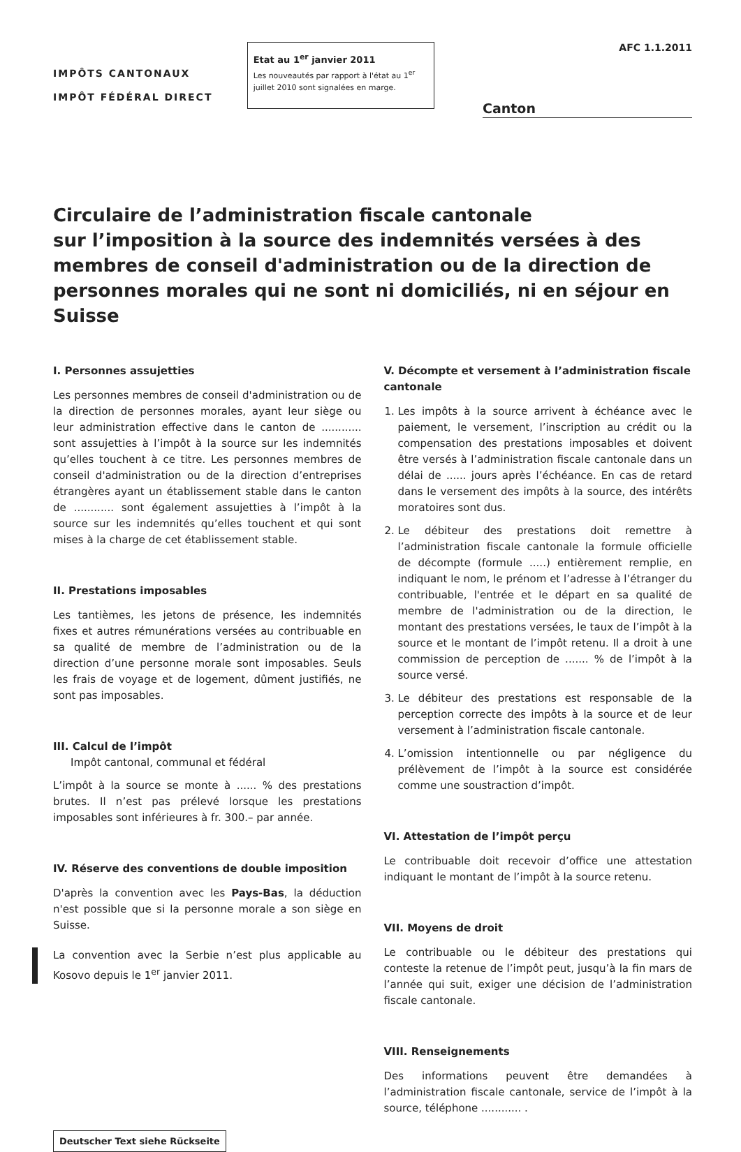IMPÔTS CANTONAUX
IMPÔT FÉDÉRAL DIRECT
Etat au 1<sup>er</sup> janvier 2011
Les nouveautés par rapport à l'état au 1<sup>er</sup> juillet 2010 sont signalées en marge.
AFC 1.1.2011
Canton
Circulaire de l’administration fiscale cantonale
sur l’imposition à la source des indemnités versées à des membres de conseil d'administration ou de la direction de personnes morales qui ne sont ni domiciliés, ni en séjour en Suisse
I. Personnes assujetties
Les personnes membres de conseil d'administration ou de la direction de personnes morales, ayant leur siège ou leur administration effective dans le canton de ............ sont assujetties à l’impôt à la source sur les indemnités qu’elles touchent à ce titre. Les personnes membres de conseil d'administration ou de la direction d’entreprises étrangères ayant un établissement stable dans le canton de ............ sont également assujetties à l’impôt à la source sur les indemnités qu’elles touchent et qui sont mises à la charge de cet établissement stable.
II. Prestations imposables
Les tantièmes, les jetons de présence, les indemnités fixes et autres rémunérations versées au contribuable en sa qualité de membre de l’administration ou de la direction d’une personne morale sont imposables. Seuls les frais de voyage et de logement, dûment justifiés, ne sont pas imposables.
III. Calcul de l’impôt
Impôt cantonal, communal et fédéral
L’impôt à la source se monte à ...... % des prestations brutes. Il n’est pas prélevé lorsque les prestations imposables sont inférieures à fr. 300.– par année.
IV. Réserve des conventions de double imposition
D'après la convention avec les Pays-Bas, la déduction n'est possible que si la personne morale a son siège en Suisse.
La convention avec la Serbie n’est plus applicable au Kosovo depuis le 1<sup>er</sup> janvier 2011.
Deutscher Text siehe Rückseite
V. Décompte et versement à l’administration fiscale cantonale
1. Les impôts à la source arrivent à échéance avec le paiement, le versement, l’inscription au crédit ou la compensation des prestations imposables et doivent être versés à l’administration fiscale cantonale dans un délai de ...... jours après l’échéance. En cas de retard dans le versement des impôts à la source, des intérêts moratoires sont dus.
2. Le débiteur des prestations doit remettre à l’administration fiscale cantonale la formule officielle de décompte (formule .....) entièrement remplie, en indiquant le nom, le prénom et l’adresse à l’étranger du contribuable, l'entrée et le départ en sa qualité de membre de l'administration ou de la direction, le montant des prestations versées, le taux de l’impôt à la source et le montant de l’impôt retenu. Il a droit à une commission de perception de ....... % de l’impôt à la source versé.
3. Le débiteur des prestations est responsable de la perception correcte des impôts à la source et de leur versement à l’administration fiscale cantonale.
4. L’omission intentionnelle ou par négligence du prélèvement de l’impôt à la source est considérée comme une soustraction d’impôt.
VI. Attestation de l’impôt perçu
Le contribuable doit recevoir d’office une attestation indiquant le montant de l’impôt à la source retenu.
VII. Moyens de droit
Le contribuable ou le débiteur des prestations qui conteste la retenue de l’impôt peut, jusqu’à la fin mars de l’année qui suit, exiger une décision de l’administration fiscale cantonale.
VIII. Renseignements
Des informations peuvent être demandées à l’administration fiscale cantonale, service de l’impôt à la source, téléphone ............ .